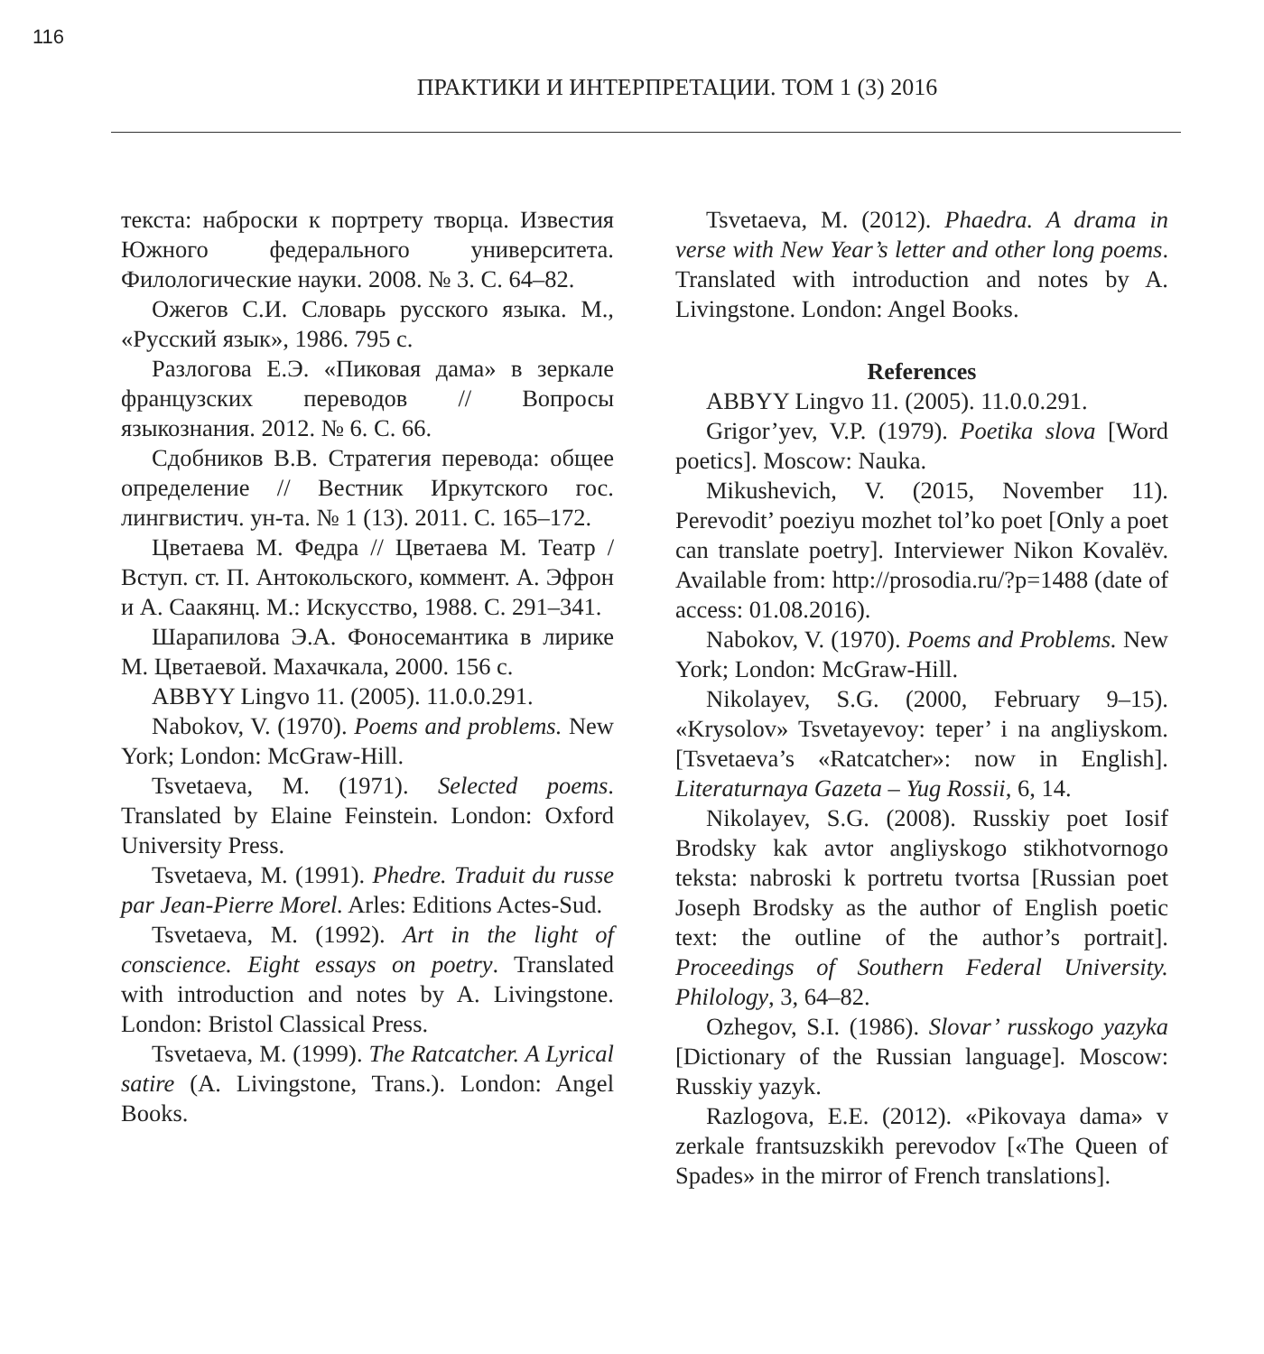116
ПРАКТИКИ И ИНТЕРПРЕТАЦИИ. ТОМ 1 (3) 2016
текста: наброски к портрету творца. Известия Южного федерального университета. Филологические науки. 2008. № 3. С. 64–82.
Ожегов С.И. Словарь русского языка. М., «Русский язык», 1986. 795 с.
Разлогова Е.Э. «Пиковая дама» в зеркале французских переводов // Вопросы языкознания. 2012. № 6. С. 66.
Сдобников В.В. Стратегия перевода: общее определение // Вестник Иркутского гос. лингвистич. ун-та. № 1 (13). 2011. С. 165–172.
Цветаева М. Федра // Цветаева М. Театр / Вступ. ст. П. Антокольского, коммент. А. Эфрон и А. Саакянц. М.: Искусство, 1988. С. 291–341.
Шарапилова Э.А. Фоносемантика в лирике М. Цветаевой. Махачкала, 2000. 156 с.
ABBYY Lingvo 11. (2005). 11.0.0.291.
Nabokov, V. (1970). Poems and problems. New York; London: McGraw-Hill.
Tsvetaeva, M. (1971). Selected poems. Translated by Elaine Feinstein. London: Oxford University Press.
Tsvetaeva, M. (1991). Phedre. Traduit du russe par Jean-Pierre Morel. Arles: Editions Actes-Sud.
Tsvetaeva, M. (1992). Art in the light of conscience. Eight essays on poetry. Translated with introduction and notes by A. Livingstone. London: Bristol Classical Press.
Tsvetaeva, M. (1999). The Ratcatcher. A Lyrical satire (A. Livingstone, Trans.). London: Angel Books.
Tsvetaeva, M. (2012). Phaedra. A drama in verse with New Year’s letter and other long poems. Translated with introduction and notes by A. Livingstone. London: Angel Books.
References
ABBYY Lingvo 11. (2005). 11.0.0.291.
Grigor’yev, V.P. (1979). Poetika slova [Word poetics]. Moscow: Nauka.
Mikushevich, V. (2015, November 11). Perevodit’ poeziyu mozhet tol’ko poet [Only a poet can translate poetry]. Interviewer Nikon Kovalëv. Available from: http://prosodia.ru/?p=1488 (date of access: 01.08.2016).
Nabokov, V. (1970). Poems and Problems. New York; London: McGraw-Hill.
Nikolayev, S.G. (2000, February 9–15). «Krysolov» Tsvetayevoy: teper’ i na angliyskom. [Tsvetaeva’s «Ratcatcher»: now in English]. Literaturnaya Gazeta – Yug Rossii, 6, 14.
Nikolayev, S.G. (2008). Russkiy poet Iosif Brodsky kak avtor angliyskogo stikhotvornogo teksta: nabroski k portretu tvortsa [Russian poet Joseph Brodsky as the author of English poetic text: the outline of the author’s portrait]. Proceedings of Southern Federal University. Philology, 3, 64–82.
Ozhegov, S.I. (1986). Slovar’ russkogo yazyka [Dictionary of the Russian language]. Moscow: Russkiy yazyk.
Razlogova, E.E. (2012). «Pikovaya dama» v zerkale frantsuzskikh perevodov [«The Queen of Spades» in the mirror of French translations].